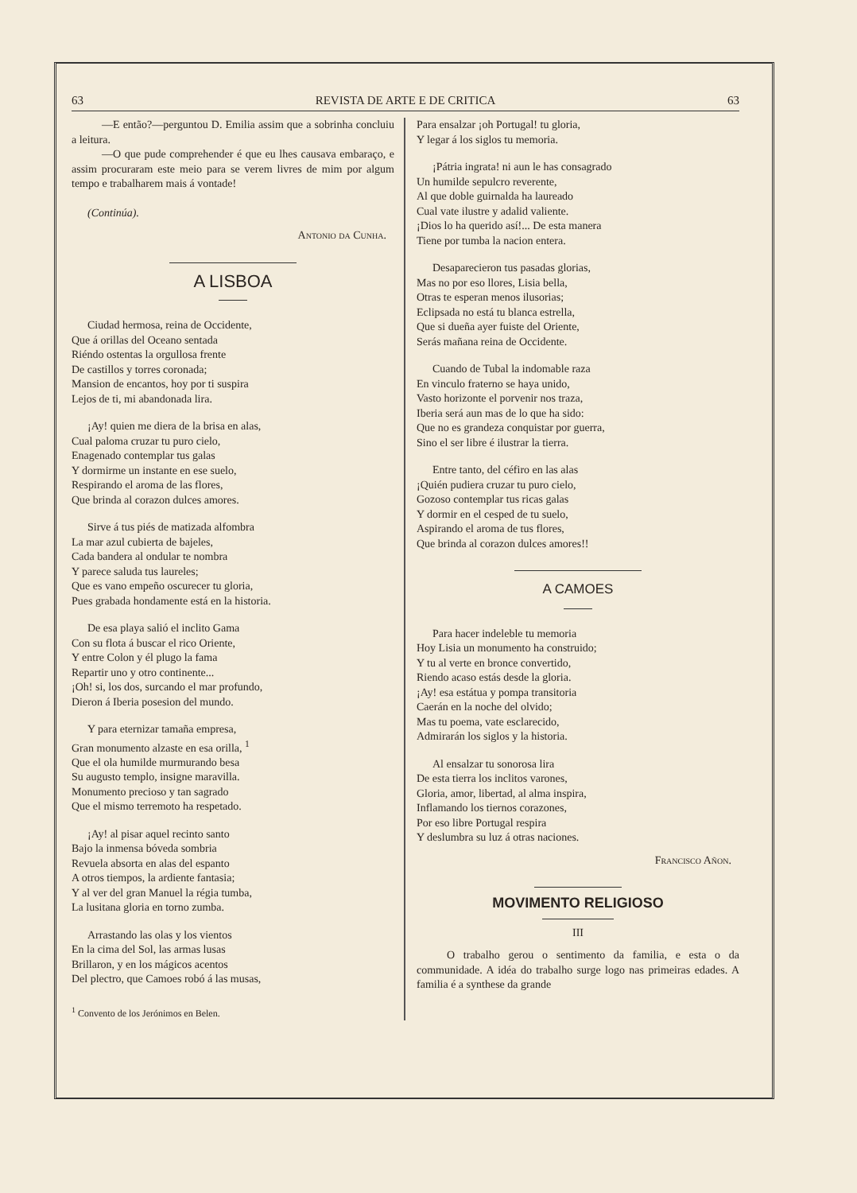63 REVISTA DE ARTE E DE CRITICA 63
—E então?—perguntou D. Emilia assim que a sobrinha concluiu a leitura.
—O que pude comprehender é que eu lhes causava embaraço, e assim procuraram este meio para se verem livres de mim por algum tempo e trabalharem mais á vontade!
(Continúa).
Antonio da Cunha.
A LISBOA
Ciudad hermosa, reina de Occidente,
Que á orillas del Oceano sentada
Riéndo ostentas la orgullosa frente
De castillos y torres coronada;
Mansion de encantos, hoy por ti suspira
Lejos de ti, mi abandonada lira.
¡Ay! quien me diera de la brisa en alas,
Cual paloma cruzar tu puro cielo,
Enagenado contemplar tus galas
Y dormirme un instante en ese suelo,
Respirando el aroma de las flores,
Que brinda al corazon dulces amores.
Sirve á tus piés de matizada alfombra
La mar azul cubierta de bajeles,
Cada bandera al ondular te nombra
Y parece saluda tus laureles;
Que es vano empeño oscurecer tu gloria,
Pues grabada hondamente está en la historia.
De esa playa salió el inclito Gama
Con su flota á buscar el rico Oriente,
Y entre Colon y él plugo la fama
Repartir uno y otro continente...
¡Oh! si, los dos, surcando el mar profundo,
Dieron á Iberia posesion del mundo.
Y para eternizar tamaña empresa,
Gran monumento alzaste en esa orilla, <sup>1</sup>
Que el ola humilde murmurando besa
Su augusto templo, insigne maravilla.
Monumento precioso y tan sagrado
Que el mismo terremoto ha respetado.
¡Ay! al pisar aquel recinto santo
Bajo la inmensa bóveda sombria
Revuela absorta en alas del espanto
A otros tiempos, la ardiente fantasia;
Y al ver del gran Manuel la régia tumba,
La lusitana gloria en torno zumba.
Arrastando las olas y los vientos
En la cima del Sol, las armas lusas
Brillaron, y en los mágicos acentos
Del plectro, que Camoes robó á las musas,
<sup>1</sup> Convento de los Jerónimos en Belen.
Para ensalzar ¡oh Portugal! tu gloria,
Y legar á los siglos tu memoria.
¡Pátria ingrata! ni aun le has consagrado
Un humilde sepulcro reverente,
Al que doble guirnalda ha laureado
Cual vate ilustre y adalid valiente.
¡Dios lo ha querido así!... De esta manera
Tiene por tumba la nacion entera.
Desaparecieron tus pasadas glorias,
Mas no por eso llores, Lisia bella,
Otras te esperan menos ilusorias;
Eclipsada no está tu blanca estrella,
Que si dueña ayer fuiste del Oriente,
Serás mañana reina de Occidente.
Cuando de Tubal la indomable raza
En vinculo fraterno se haya unido,
Vasto horizonte el porvenir nos traza,
Iberia será aun mas de lo que ha sido:
Que no es grandeza conquistar por guerra,
Sino el ser libre é ilustrar la tierra.
Entre tanto, del céfiro en las alas
¡Quién pudiera cruzar tu puro cielo,
Gozoso contemplar tus ricas galas
Y dormir en el cesped de tu suelo,
Aspirando el aroma de tus flores,
Que brinda al corazon dulces amores!!
A CAMOES
Para hacer indeleble tu memoria
Hoy Lisia un monumento ha construido;
Y tu al verte en bronce convertido,
Riendo acaso estás desde la gloria.
¡Ay! esa estátua y pompa transitoria
Caerán en la noche del olvido;
Mas tu poema, vate esclarecido,
Admirarán los siglos y la historia.
Al ensalzar tu sonorosa lira
De esta tierra los inclitos varones,
Gloria, amor, libertad, al alma inspira,
Inflamando los tiernos corazones,
Por eso libre Portugal respira
Y deslumbra su luz á otras naciones.
Francisco Añon.
MOVIMENTO RELIGIOSO
III
O trabalho gerou o sentimento da familia, e esta o da communidade. A idéa do trabalho surge logo nas primeiras edades. A familia é a synthese da grande